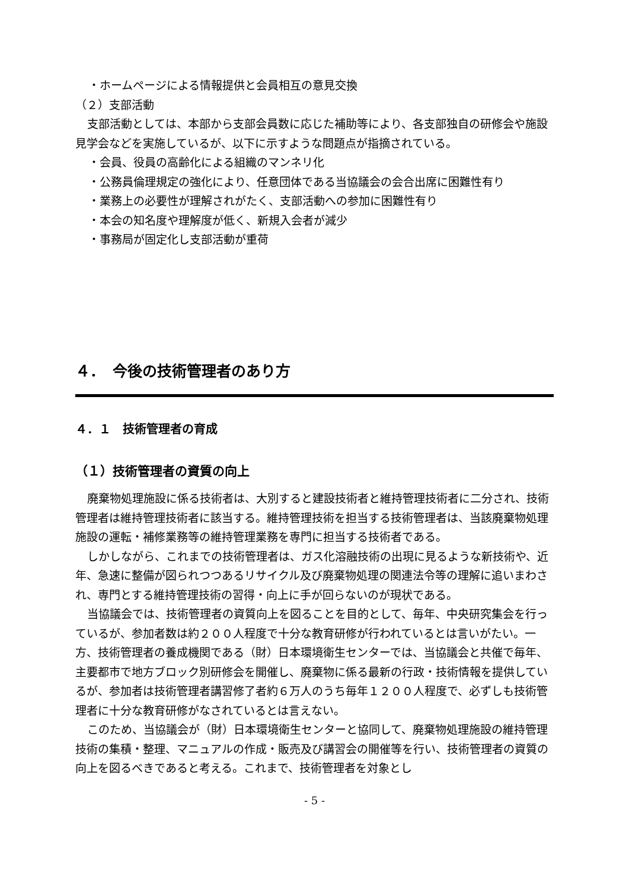・ホームページによる情報提供と会員相互の意見交換
（２）支部活動
支部活動としては、本部から支部会員数に応じた補助等により、各支部独自の研修会や施設見学会などを実施しているが、以下に示すような問題点が指摘されている。
・会員、役員の高齢化による組織のマンネリ化
・公務員倫理規定の強化により、任意団体である当協議会の会合出席に困難性有り
・業務上の必要性が理解されがたく、支部活動への参加に困難性有り
・本会の知名度や理解度が低く、新規入会者が減少
・事務局が固定化し支部活動が重荷
４．　今後の技術管理者のあり方
４．１　技術管理者の育成
（１）技術管理者の資質の向上
廃棄物処理施設に係る技術者は、大別すると建設技術者と維持管理技術者に二分され、技術管理者は維持管理技術者に該当する。維持管理技術を担当する技術管理者は、当該廃棄物処理施設の運転・補修業務等の維持管理業務を専門に担当する技術者である。
しかしながら、これまでの技術管理者は、ガス化溶融技術の出現に見るような新技術や、近年、急速に整備が図られつつあるリサイクル及び廃棄物処理の関連法令等の理解に追いまわされ、専門とする維持管理技術の習得・向上に手が回らないのが現状である。
当協議会では、技術管理者の資質向上を図ることを目的として、毎年、中央研究集会を行っているが、参加者数は約２００人程度で十分な教育研修が行われているとは言いがたい。一方、技術管理者の養成機関である（財）日本環境衛生センターでは、当協議会と共催で毎年、主要都市で地方ブロック別研修会を開催し、廃棄物に係る最新の行政・技術情報を提供しているが、参加者は技術管理者講習修了者約６万人のうち毎年１２００人程度で、必ずしも技術管理者に十分な教育研修がなされているとは言えない。
このため、当協議会が（財）日本環境衛生センターと協同して、廃棄物処理施設の維持管理技術の集積・整理、マニュアルの作成・販売及び講習会の開催等を行い、技術管理者の資質の向上を図るべきであると考える。これまで、技術管理者を対象とし
- 5 -